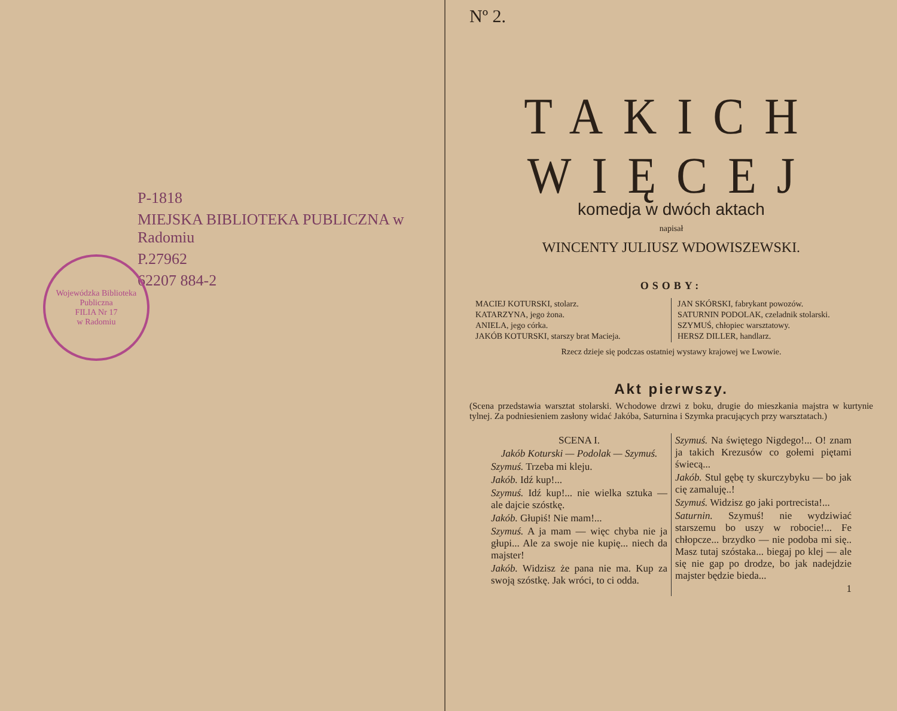P-1818
MIEJSKA BIBLIOTEKA PUBLICZNA w Radomiu
P.27962
62207 884-2
Wojewódzka Biblioteka Publiczna
FILIA Nr 17
w Radomiu
Nº 2.
TAKICH WIĘCEJ
komedja w dwóch aktach
napisał
WINCENTY JULIUSZ WDOWISZEWSKI.
OSOBY:
MACIEJ KOTURSKI, stolarz.
KATARZYNA, jego żona.
ANIELA, jego córka.
JAKÓB KOTURSKI, starszy brat Macieja.
JAN SKÓRSKI, fabrykant powozów.
SATURNIN PODOLAK, czeladnik stolarski.
SZYMUŚ, chłopiec warsztatowy.
HERSZ DILLER, handlarz.
Rzecz dzieje się podczas ostatniej wystawy krajowej we Lwowie.
Akt pierwszy.
(Scena przedstawia warsztat stolarski. Wchodowe drzwi z boku, drugie do mieszkania majstra w kurtynie tylnej. Za podniesieniem zasłony widać Jakóba, Saturnina i Szymka pracujących przy warsztatach.)
SCENA I.
Jakób Koturski — Podolak — Szymuś.
Szymuś. Trzeba mi kleju.
Jakób. Idź kup!...
Szymuś. Idź kup!... nie wielka sztuka — ale dajcie szóstkę.
Jakób. Głupiś! Nie mam!...
Szymuś. A ja mam — więc chyba nie ja głupi... Ale za swoje nie kupię... niech da majster!
Jakób. Widzisz że pana nie ma. Kup za swoją szóstkę. Jak wróci, to ci odda.
Szymuś. Na świętego Nigdego!... O! znam ja takich Krezusów co gołemi piętami świecą...
Jakób. Stul gębę ty skurczybyku — bo jak cię zamaluję..!
Szymuś. Widzisz go jaki portrecista!...
Saturnin. Szymuś! nie wydziwiać starszemu bo uszy w robocie!... Fe chłopcze... brzydko — nie podoba mi się.. Masz tutaj szóstaka... biegaj po klej — ale się nie gap po drodze, bo jak nadejdzie majster będzie bieda...
1